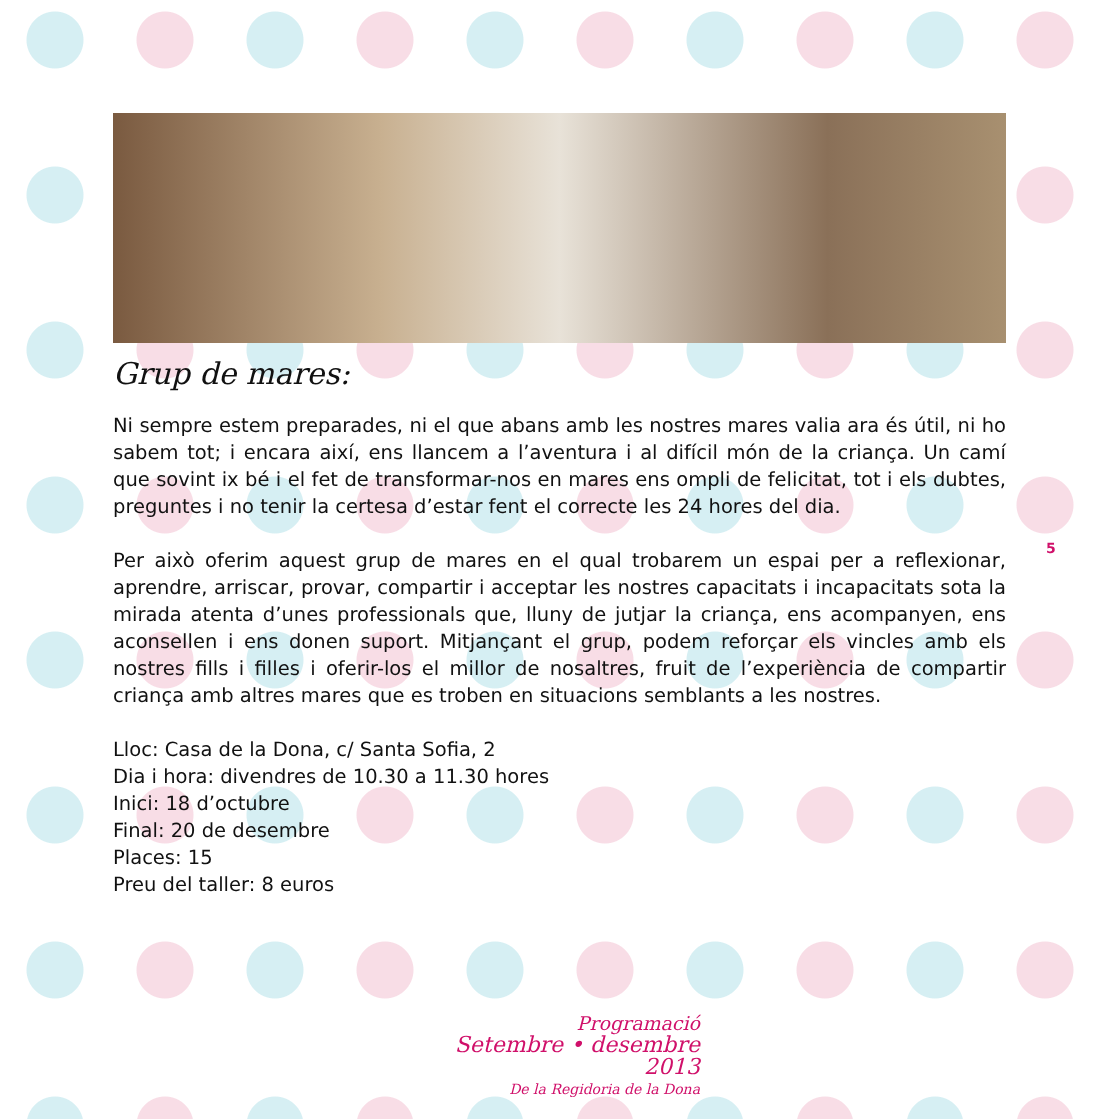Grup de mares:
Ni sempre estem preparades, ni el que abans amb les nostres mares valia ara és útil, ni ho sabem tot; i encara així, ens llancem a l’aventura i al difícil món de la criança. Un camí que sovint ix bé i el fet de transformar-nos en mares ens ompli de felicitat, tot i els dubtes, preguntes i no tenir la certesa d’estar fent el correcte les 24 hores del dia.
Per això oferim aquest grup de mares en el qual trobarem un espai per a reflexionar, aprendre, arriscar, provar, compartir i acceptar les nostres capacitats i incapacitats sota la mirada atenta d’unes professionals que, lluny de jutjar la criança, ens acompanyen, ens aconsellen i ens donen suport. Mitjançant el grup, podem reforçar els vincles amb els nostres fills i filles i oferir-los el millor de nosaltres, fruit de l’experiència de compartir criança amb altres mares que es troben en situacions semblants a les nostres.
Lloc: Casa de la Dona, c/ Santa Sofia, 2
Dia i hora: divendres de 10.30 a 11.30 hores
Inici: 18 d’octubre
Final: 20 de desembre
Places: 15
Preu del taller: 8 euros
5
Programació
Setembre • desembre 2013
De la Regidoria de la Dona